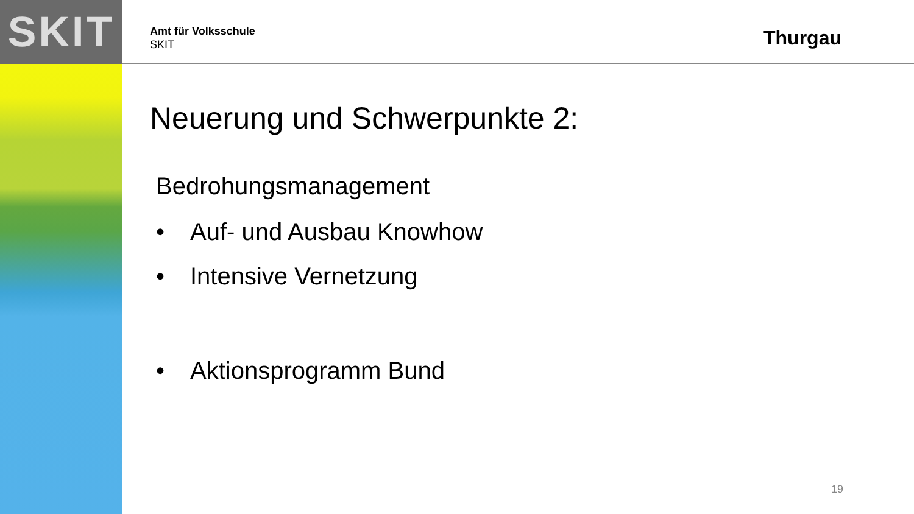SKIT
Amt für Volksschule
SKIT
Thurgau
Neuerung und Schwerpunkte 2:
Bedrohungsmanagement
• Auf- und Ausbau Knowhow
• Intensive Vernetzung
• Aktionsprogramm Bund
19